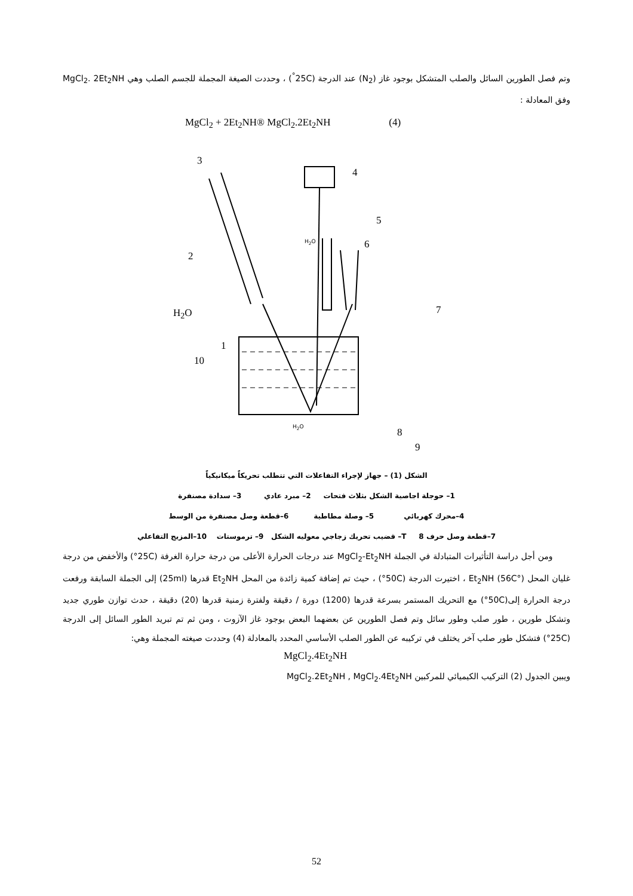وتم فصل الطورين السائل والصلب المتشكل بوجود غاز (N<sub>2</sub>) عند الدرجة (25C<sup>°</sup>) ، وحددت الصيغة المجملة للجسم الصلب وهي MgCl<sub>2</sub>. 2Et<sub>2</sub>NH وفق المعادلة :
MgCl<sub>2</sub> + 2Et<sub>2</sub>NH® MgCl<sub>2</sub>.2Et<sub>2</sub>NH (4)
3
4
5
6 H<sub>2</sub>O
2
7 H<sub>2</sub>O
1
10
H<sub>2</sub>O 8
9
الشكل (1) – جهاز لإجراء التفاعلات التي تتطلب تحريكاً ميكانيكياً
1– حوجلة اجاصية الشكل بثلاث فتحات 2– مبرد عادي 3– سدادة مصنفرة
4–محرك كهربائي 5– وصلة مطاطية 6–قطعة وصل مصنفرة من الوسط
7–قطعة وصل حرف T 8– قضيب تحريك زجاجي معوليه الشكل 9– ترموستات 10–المزيج التفاعلي
ومن أجل دراسة التأثيرات المتبادلة في الجملة MgCl<sub>2</sub>-Et<sub>2</sub>NH عند درجات الحرارة الأعلى من درجة حرارة الغرفة (25C°) والأخفض من درجة غليان المحل Et<sub>2</sub>NH (56C°) ، اختيرت الدرجة (50C°) ، حيث تم إضافة كمية زائدة من المحل Et<sub>2</sub>NH قدرها (25ml) إلى الجملة السابقة ورفعت درجة الحرارة إلى(50C°) مع التحريك المستمر بسرعة قدرها (1200) دورة / دقيقة ولفترة زمنية قدرها (20) دقيقة ، حدث توازن طوري جديد وتشكل طورين ، طور صلب وطور سائل وتم فصل الطورين عن بعضهما البعض بوجود غاز الآزوت ، ومن ثم تم تبريد الطور السائل إلى الدرجة (25C°) فتشكل طور صلب آخر يختلف في تركيبه عن الطور الصلب الأساسي المحدد بالمعادلة (4) وحددت صيغته المجملة وهي:
MgCl<sub>2</sub>.4Et<sub>2</sub>NH
ويبين الجدول (2) التركيب الكيميائي للمركبين MgCl<sub>2</sub>.2Et<sub>2</sub>NH , MgCl<sub>2</sub>.4Et<sub>2</sub>NH
52